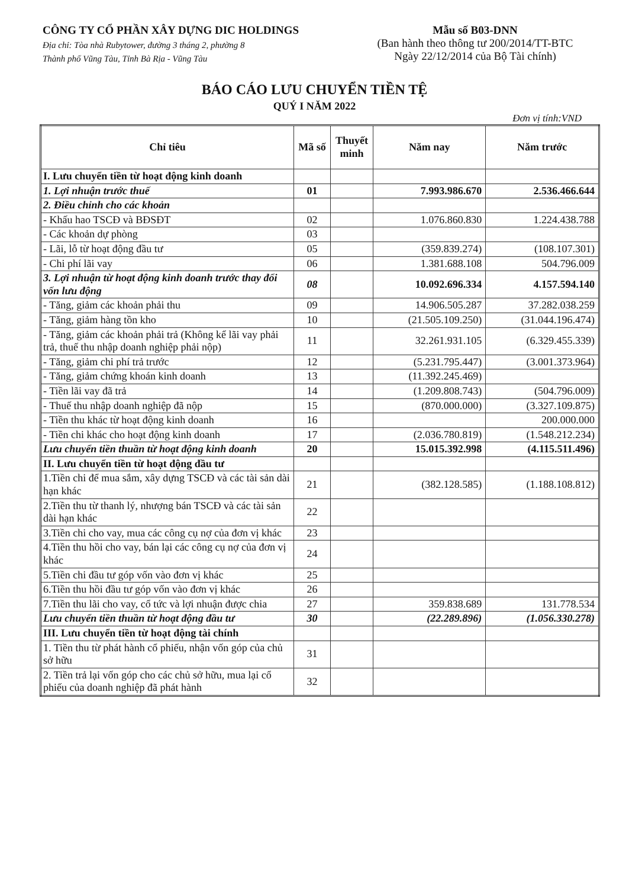CÔNG TY CỔ PHẦN XÂY DỰNG DIC HOLDINGS
Địa chỉ: Tòa nhà Rubytower, đường 3 tháng 2, phường 8
Thành phố Vũng Tàu, Tỉnh Bà Rịa - Vũng Tàu
Mẫu số B03-DNN
(Ban hành theo thông tư 200/2014/TT-BTC
Ngày 22/12/2014 của Bộ Tài chính)
BÁO CÁO LƯU CHUYỂN TIỀN TỆ
QUÝ I NĂM 2022
Đơn vị tính:VND
| Chỉ tiêu | Mã số | Thuyết minh | Năm nay | Năm trước |
| --- | --- | --- | --- | --- |
| I. Lưu chuyển tiền từ hoạt động kinh doanh | | | | |
| 1. Lợi nhuận trước thuế | 01 | | 7.993.986.670 | 2.536.466.644 |
| 2. Điều chỉnh cho các khoản | | | | |
| - Khấu hao TSCĐ và BĐSĐT | 02 | | 1.076.860.830 | 1.224.438.788 |
| - Các khoản dự phòng | 03 | | | |
| - Lãi, lỗ từ hoạt động đầu tư | 05 | | (359.839.274) | (108.107.301) |
| - Chi phí lãi vay | 06 | | 1.381.688.108 | 504.796.009 |
| 3. Lợi nhuận từ hoạt động kinh doanh trước thay đổi vốn lưu động | 08 | | 10.092.696.334 | 4.157.594.140 |
| - Tăng, giảm các khoản phải thu | 09 | | 14.906.505.287 | 37.282.038.259 |
| - Tăng, giảm hàng tồn kho | 10 | | (21.505.109.250) | (31.044.196.474) |
| - Tăng, giảm các khoản phải trả (Không kể lãi vay phải trả, thuế thu nhập doanh nghiệp phải nộp) | 11 | | 32.261.931.105 | (6.329.455.339) |
| - Tăng, giảm chi phí trả trước | 12 | | (5.231.795.447) | (3.001.373.964) |
| - Tăng, giảm chứng khoán kinh doanh | 13 | | (11.392.245.469) | |
| - Tiền lãi vay đã trả | 14 | | (1.209.808.743) | (504.796.009) |
| - Thuế thu nhập doanh nghiệp đã nộp | 15 | | (870.000.000) | (3.327.109.875) |
| - Tiền thu khác từ hoạt động kinh doanh | 16 | | | 200.000.000 |
| - Tiền chi khác cho hoạt động kinh doanh | 17 | | (2.036.780.819) | (1.548.212.234) |
| Lưu chuyển tiền thuần từ hoạt động kinh doanh | 20 | | 15.015.392.998 | (4.115.511.496) |
| II. Lưu chuyển tiền từ hoạt động đầu tư | | | | |
| 1.Tiền chi để mua sắm, xây dựng TSCĐ và các tài sản dài hạn khác | 21 | | (382.128.585) | (1.188.108.812) |
| 2.Tiền thu từ thanh lý, nhượng bán TSCĐ và các tài sản dài hạn khác | 22 | | | |
| 3.Tiền chi cho vay, mua các công cụ nợ của đơn vị khác | 23 | | | |
| 4.Tiền thu hồi cho vay, bán lại các công cụ nợ của đơn vị khác | 24 | | | |
| 5.Tiền chi đầu tư góp vốn vào đơn vị khác | 25 | | | |
| 6.Tiền thu hồi đầu tư góp vốn vào đơn vị khác | 26 | | | |
| 7.Tiền thu lãi cho vay, cổ tức và lợi nhuận được chia | 27 | | 359.838.689 | 131.778.534 |
| Lưu chuyển tiền thuần từ hoạt động đầu tư | 30 | | (22.289.896) | (1.056.330.278) |
| III. Lưu chuyển tiền từ hoạt động tài chính | | | | |
| 1. Tiền thu từ phát hành cổ phiếu, nhận vốn góp của chủ sở hữu | 31 | | | |
| 2. Tiền trả lại vốn góp cho các chủ sở hữu, mua lại cổ phiếu của doanh nghiệp đã phát hành | 32 | | | |